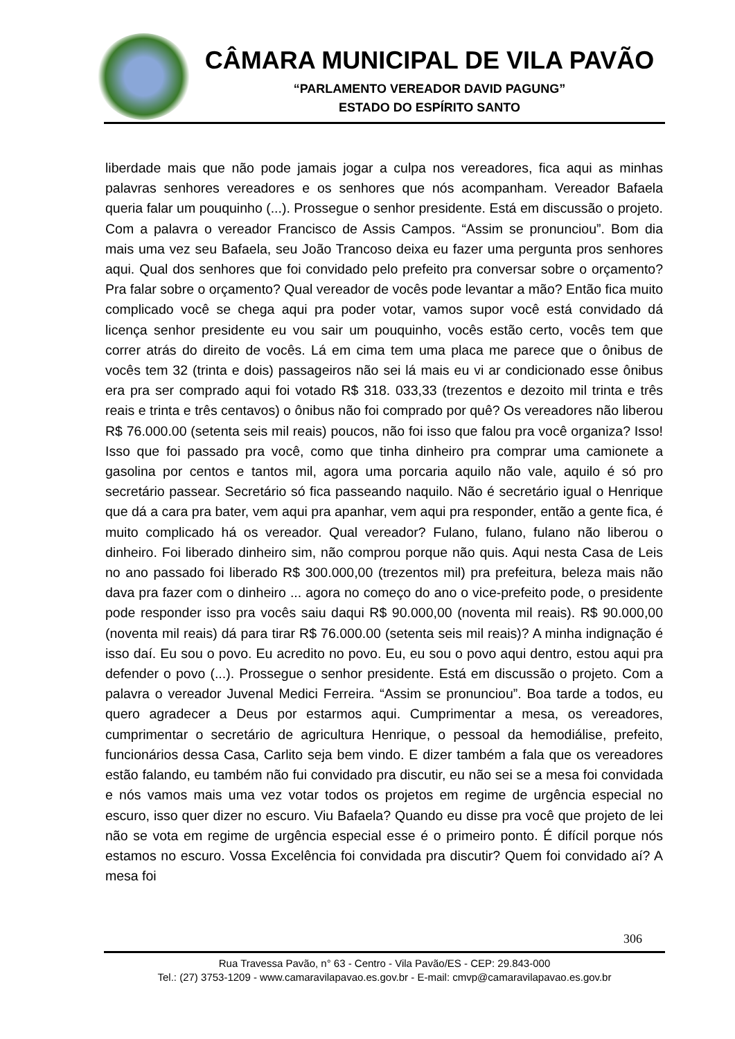CÂMARA MUNICIPAL DE VILA PAVÃO
“PARLAMENTO VEREADOR DAVID PAGUNG”
ESTADO DO ESPÍRITO SANTO
liberdade mais que não pode jamais jogar a culpa nos vereadores, fica aqui as minhas palavras senhores vereadores e os senhores que nós acompanham. Vereador Bafaela queria falar um pouquinho (...). Prossegue o senhor presidente. Está em discussão o projeto. Com a palavra o vereador Francisco de Assis Campos. “Assim se pronunciou”. Bom dia mais uma vez seu Bafaela, seu João Trancoso deixa eu fazer uma pergunta pros senhores aqui. Qual dos senhores que foi convidado pelo prefeito pra conversar sobre o orçamento? Pra falar sobre o orçamento? Qual vereador de vocês pode levantar a mão? Então fica muito complicado você se chega aqui pra poder votar, vamos supor você está convidado dá licença senhor presidente eu vou sair um pouquinho, vocês estão certo, vocês tem que correr atrás do direito de vocês. Lá em cima tem uma placa me parece que o ônibus de vocês tem 32 (trinta e dois) passageiros não sei lá mais eu vi ar condicionado esse ônibus era pra ser comprado aqui foi votado R$ 318. 033,33 (trezentos e dezoito mil trinta e três reais e trinta e três centavos) o ônibus não foi comprado por quê? Os vereadores não liberou R$ 76.000.00 (setenta seis mil reais) poucos, não foi isso que falou pra você organiza? Isso! Isso que foi passado pra você, como que tinha dinheiro pra comprar uma camionete a gasolina por centos e tantos mil, agora uma porcaria aquilo não vale, aquilo é só pro secretário passear. Secretário só fica passeando naquilo. Não é secretário igual o Henrique que dá a cara pra bater, vem aqui pra apanhar, vem aqui pra responder, então a gente fica, é muito complicado há os vereador. Qual vereador? Fulano, fulano, fulano não liberou o dinheiro. Foi liberado dinheiro sim, não comprou porque não quis. Aqui nesta Casa de Leis no ano passado foi liberado R$ 300.000,00 (trezentos mil) pra prefeitura, beleza mais não dava pra fazer com o dinheiro ... agora no começo do ano o vice-prefeito pode, o presidente pode responder isso pra vocês saiu daqui R$ 90.000,00 (noventa mil reais). R$ 90.000,00 (noventa mil reais) dá para tirar R$ 76.000.00 (setenta seis mil reais)? A minha indignação é isso daí. Eu sou o povo. Eu acredito no povo. Eu, eu sou o povo aqui dentro, estou aqui pra defender o povo (...). Prossegue o senhor presidente. Está em discussão o projeto. Com a palavra o vereador Juvenal Medici Ferreira. “Assim se pronunciou”. Boa tarde a todos, eu quero agradecer a Deus por estarmos aqui. Cumprimentar a mesa, os vereadores, cumprimentar o secretário de agricultura Henrique, o pessoal da hemodiálise, prefeito, funcionários dessa Casa, Carlito seja bem vindo. E dizer também a fala que os vereadores estão falando, eu também não fui convidado pra discutir, eu não sei se a mesa foi convidada e nós vamos mais uma vez votar todos os projetos em regime de urgência especial no escuro, isso quer dizer no escuro. Viu Bafaela? Quando eu disse pra você que projeto de lei não se vota em regime de urgência especial esse é o primeiro ponto. É difícil porque nós estamos no escuro. Vossa Excelência foi convidada pra discutir? Quem foi convidado aí? A mesa foi
306
Rua Travessa Pavão, n° 63 - Centro - Vila Pavão/ES - CEP: 29.843-000
Tel.: (27) 3753-1209 - www.camaravilapavao.es.gov.br - E-mail: cmvp@camaravilapavao.es.gov.br